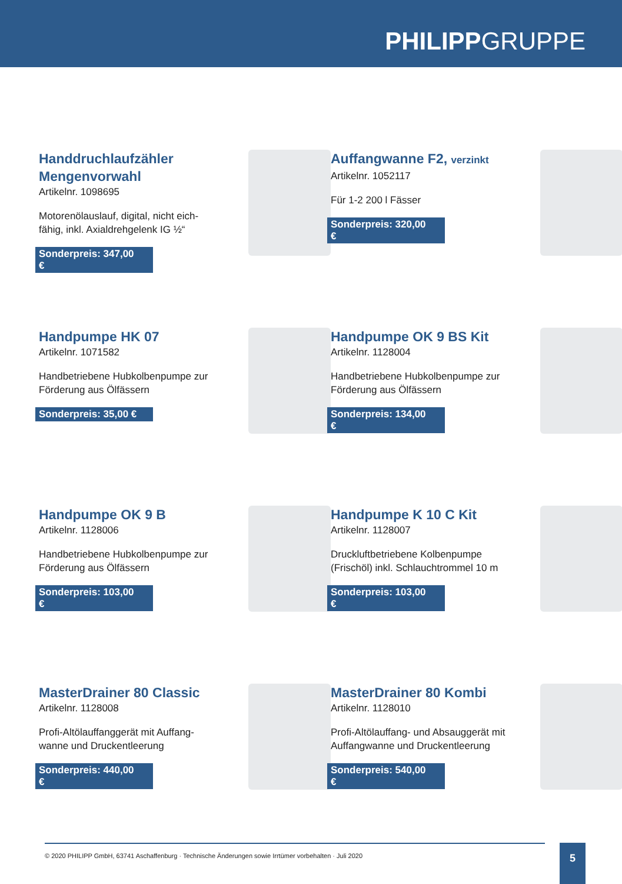PHILIPPGRUPPE
Handdruchlaufzähler Mengenvorwahl
Artikelnr. 1098695
Motorenölauslauf, digital, nicht eich-fähig, inkl. Axialdrehgelenk IG ½“
Sonderpreis: 347,00 €
Auffangwanne F2, verzinkt
Artikelnr. 1052117
Für 1-2 200 l Fässer
Sonderpreis: 320,00 €
Handpumpe HK 07
Artikelnr. 1071582
Handbetriebene Hubkolbenpumpe zur Förderung aus Ölfässern
Sonderpreis: 35,00 €
Handpumpe OK 9 BS Kit
Artikelnr. 1128004
Handbetriebene Hubkolbenpumpe zur Förderung aus Ölfässern
Sonderpreis: 134,00 €
Handpumpe OK 9 B
Artikelnr. 1128006
Handbetriebene Hubkolbenpumpe zur Förderung aus Ölfässern
Sonderpreis: 103,00 €
Handpumpe K 10 C Kit
Artikelnr. 1128007
Druckluftbetriebene Kolbenpumpe (Frischöl) inkl. Schlauchtrommel 10 m
Sonderpreis: 103,00 €
MasterDrainer 80 Classic
Artikelnr. 1128008
Profi-Altölauffanggerät mit Auffang-wanne und Druckentleerung
Sonderpreis: 440,00 €
MasterDrainer 80 Kombi
Artikelnr. 1128010
Profi-Altölauffang- und Absauggerät mit Auffangwanne und Druckentleerung
Sonderpreis: 540,00 €
© 2020 PHILIPP GmbH, 63741 Aschaffenburg · Technische Änderungen sowie Irrtümer vorbehalten · Juli 2020 5